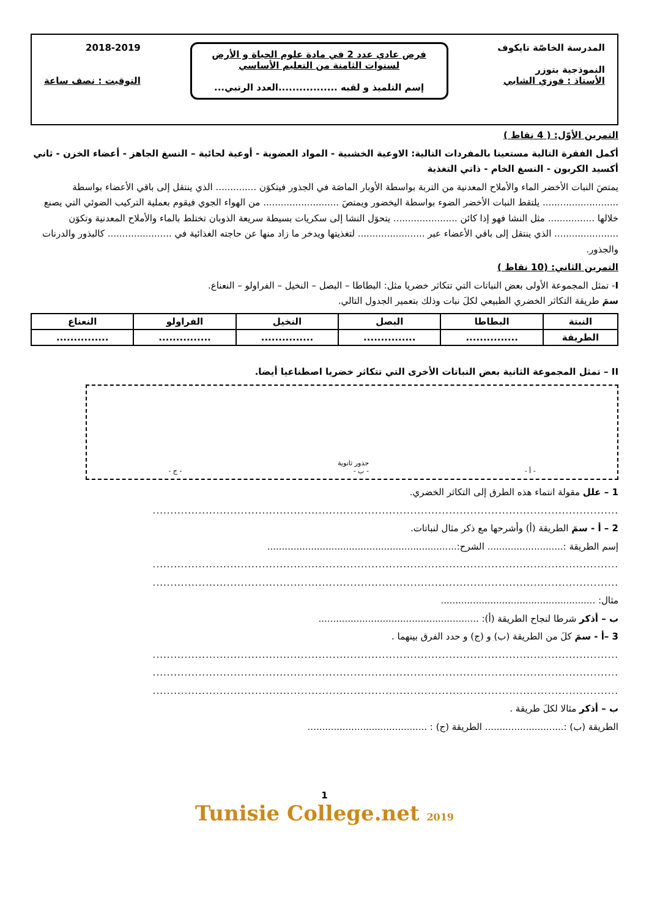المدرسة الخاصّة تايكوف
النموذجية بتوزر
الأستاذ : فوزي الشابي
فرض عادي عدد 2 في مادة علوم الحياة و الأرض
لسنوات الثامنة من التعليم الأساسي
إسم التلميذ و لقبه .................العدد الرتبي...
2018-2019
التوقيت : نصف ساعة
التمرين الأوّل: ( 4 نقاط )
أكمل الفقرة التالية مستعينا بالمفردات التالية: الاوعية الخشبية - المواد العضوية - أوعية لحائية – النسغ الجاهز - أعضاء الخزن - ثاني أكسيد الكربون - النسغ الخام - ذاتي التغذية
يمتصَ النبات الأخضر الماء والأملاح المعدنية من التربة بواسطة الأوبار الماصَة في الجذور فيتكوَن .............. الذي ينتقل إلى باقي الأعضاء بواسطة .......................... يلتقط النبات الأخضر الضوء بواسطة اليخضور ويمتصَ .......................... من الهواء الجوي فيقوم بعملية التركيب الضوئي التي يصنع خلالها ................ مثل النشا فهو إذا كائن ...................... يتحوَل النشا إلى سكريات بسيطة سريعة الذوبان تختلط بالماء والأملاح المعدنية وتكوَن ...................... الذي ينتقل إلى باقي الأعضاء عبر ....................... لتغذيتها ويدخر ما زاد منها عن حاجته الغذائية في ...................... كالبذور والدرنات والجذور.
التمرين الثاني: (10 نقاط )
I- تمثل المجموعة الأولى بعض النباتات التي تتكاثر خضريا مثل: البطاطا – البصل – النخيل – الفراولو – النعناع.
سمَ طريقة التكاثر الخضري الطبيعي لكلَ نبات وذلك بتعمير الجدول التالي.
| النبتة | البطاطا | البصل | النخيل | الفراولو | النعناع |
| --- | --- | --- | --- | --- | --- |
| الطريقة | ............... | ............... | ............... | ............... | ............... |
II – تمثل المجموعة الثانية بعض النباتات الأخرى التي تتكاثر خضريا اصطناعيا أيضا.
- أ - جذور ثانوية
- ب - - ج -
1 – علل مقولة انتماء هذه الطرق إلى التكاثر الخضري.
....................................................................................................................................
2 – أ - سمَ الطريقة (أ) وأشرحها مع ذكر مثال لنباتات.
إسم الطريقة :.......................... الشرح:.................................................................
....................................................................................................................................
....................................................................................................................................
مثال: .....................................................
ب – أذكر شرطا لنجاح الطريقة (أ): .......................................................
3 –أ - سمَ كلَ من الطريقة (ب) و (ج) و حدد الفرق بينهما .
....................................................................................................................................
....................................................................................................................................
....................................................................................................................................
ب – أذكر مثالا لكلَ طريقة .
الطريقة (ب) :........................... الطريقة (ج) : .........................................
1
Tunisie College.net 2019